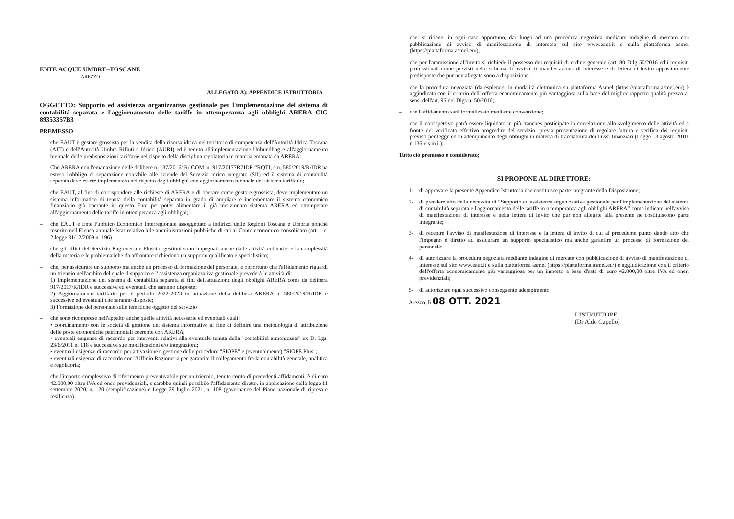ENTE ACQUE UMBRE–TOSCANE
AREZZO
ALLEGATO A): APPENDICE ISTRUTTORIA
OGGETTO: Supporto ed assistenza organizzativa gestionale per l'implementazione del sistema di contabilità separata e l'aggiornamento delle tariffe in ottemperanza agli obblighi ARERA CIG 89353357B3
PREMESSO
– che EAUT è gestore grossista per la vendita della risorsa idrica nel territorio di competenza dell'Autorità Idrica Toscana (AIT) e dell'Autorità Umbra Rifiuti e Idrico (AURI) ed è tenuto all'implementazione Unbundling e all'aggiornamento biennale delle predisposizioni tariffarie nel rispetto della disciplina regolatoria in materia emanata da ARERA;
– Che ARERA con l'emanazione delle delibere n. 137/2016/ R/ COM, n. 917/20177R7IDR “RQTI, e n. 580/2019/R/IDR ha esteso l'obbligo di separazione contabile alle aziende del Servizio idrico integrato (SII) ed il sistema di contabilità separata deve essere implementato nel rispetto degli obblighi con aggiornamento biennale del sistema tariffario;
– che EAUT, al fine di corrispondere alle richieste di ARERA e di operare come gestore grossista, deve implementare un sistema informatico di tenuta della contabilità separata in grado di ampliare e incrementare il sistema economico finanziario già operante in questo Ente per poter alimentare il già menzionato sistema ARERA ed ottemperare all'aggiornamento delle tariffe in ottemperanza agli obblighi;
– che EAUT è Ente Pubblico Economico Interregionale assoggettato a indirizzi delle Regioni Toscana e Umbria nonchè inserito nell'Elenco annuale Istat relativo alle amministrazioni pubbliche di cui al Conto economico consolidato (art. 1 c. 2 legge 31/12/2009 n. 196)
– che gli uffici del Servizio Ragioneria e Flussi e gestioni sono impegnati anche dalle attività ordinarie, e la complessità della materia e le problematiche da affrontare richiedono un supporto qualificato e specialistico;
– che, per assicurare un supporto ma anche un processo di formazione del personale, è opportuno che l'affidamento riguardi un triennio nell'ambito del quale il supporto e l' assistenza organizzativa gestionale prevederà le attività di:
1) Implementazione del sistema di contabilità separata ai fini dell'attuazione degli obblighi ARERA come da delibera 917/2017/R/IDR e successive ed eventuali che saranno disposte;
2) Aggiornamento tariffario per il periodo 2022-2023 in attuazione della delibera ARERA n. 580/2019/R/IDR e successive ed eventuali che saranno disposte;
3) Formazione del personale sulle tematiche oggetto del servizio
– che sono ricomprese nell'appalto anche quelle attività necessarie ed eventuali quali:
• coordinamento con le società di gestione del sistema informativo al fine di definire una metodologia di attribuzione delle poste economiche patrimoniali coerente con ARERA;
• eventuali esigenze di raccordo per interventi relativi alla eventuale tenuta della "contabilità armonizzata" ex D. Lgs. 23/6/2011 n. 118 e successive sue modificazioni e/o integrazioni;
• eventuali esigenze di raccordo per attivazione e gestione delle procedure "SIOPE" e (eventualmente) "SIOPE Plus";
• eventuali esigenze di raccordo con l'Ufficio Ragioneria per garantire il collegamento fra la contabilità generale, analitica e regolatoria;
– che l'importo complessivo di riferimento preventivabile per un triennio, tenuto conto di precedenti affidamenti, è di euro 42.000,00 oltre IVA ed oneri previdenziali, e sarebbe quindi possibile l'affidamento diretto, in applicazione della legge 11 settembre 2020, n. 120 (semplificazione) e Legge 29 luglio 2021, n. 108 (governance del Piano nazionale di ripresa e resilienza)
– che, si ritiene, in ogni caso opportuno, dar luogo ad una procedura negoziata mediante indagine di mercato con pubblicazione di avviso di manifestazione di interesse sul sito www.eaut.it e sulla piattaforma asmel (https://piattaforma.asmel.eu/);
– che per l'ammissione all'invito si richiede il possesso dei requisiti di ordine generale (art. 80 D.lg 50/2016 ed i requisiti professionali come previsti nello schema di avviso di manifestazione di interesse e di lettera di invito appositamente predisposte che pur non allegate sono a disposizione;
– che la procedura negoziata (da espletarsi in modalità elettronica su piattaforma Asmel (https://piattaforma.asmel.eu/) è aggiudicata con il criterio dell' offerta economicamente più vantaggiosa sulla base del miglior rapporto qualità prezzo ai sensi dell'art. 95 del Dlgs n. 50/2016;
– che l'affidamento sarà formalizzato mediante convenzione;
– che il corrispettivo potrà essere liquidato in più tranches posticipate in correlazione allo svolgimento delle attività ed a fronte del verificato effettivo progredire del servizio, previa presentazione di regolare fattura e verifica dei requisiti previsti per legge ed in adempimento degli obblighi in materia di tracciabilità dei flussi finanziari (Legge 13 agosto 2010, n.136 e s.m.i.);
Tutto ciò premesso e considerato;
SI PROPONE AL DIRETTORE:
1- di approvare la presente Appendice Istruttoria che costituisce parte integrante della Disposizione;
2- di prendere atto della necessità di “Supporto ed assistenza organizzativa gestionale per l'implementazione del sistema di contabilità separata e l'aggiornamento delle tariffe in ottemperanza agli obblighi ARERA” come indicate nell'avviso di manifestazione di interesse e nella lettera di invito che pur non allegate alla presente ne costituiscono parte integrante;
3- di recepire l'avviso di manifestazione di interesse e la lettera di invito di cui al precedente punto dando atto che l'impegno è diretto ad assicurare un supporto specialistico ma anche garantire un processo di formazione del personale;
4- di autorizzare la procedura negoziata mediante indagine di mercato con pubblicazione di avviso di manifestazione di interesse sul sito www.eaut.it e sulla piattaforma asmel (https://piattaforma.asmel.eu/) e aggiudicazione con il criterio dell'offerta economicamente più vantaggiosa per un importo a base d'asta di euro 42.000,00 oltre IVA ed oneri previdenziali;
5- di autorizzare ogni successivo conseguente adempimento;
Arezzo, lì 08 OTT. 2021
L'ISTRUTTORE
(Dr Aldo Cupello)